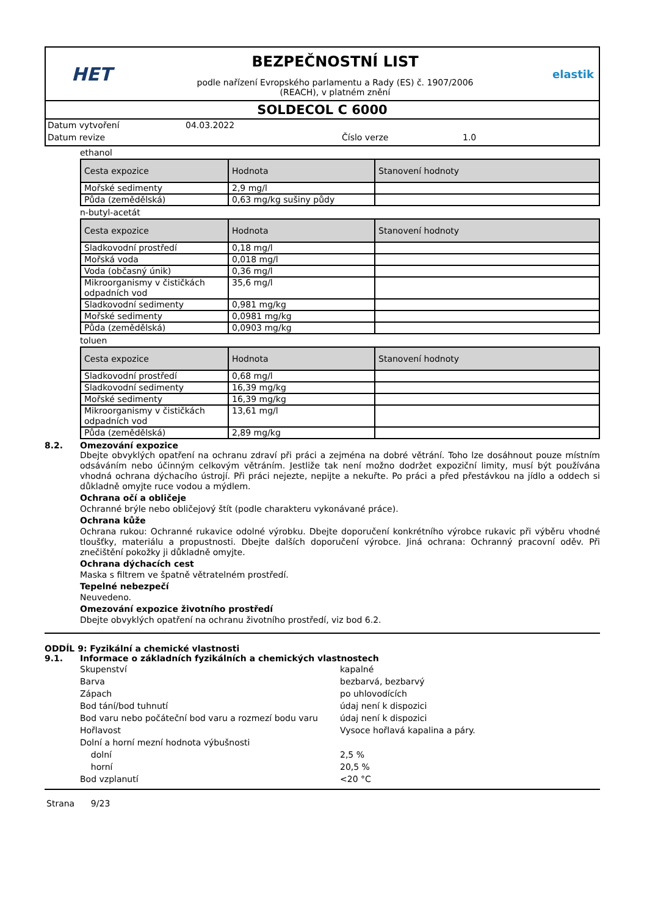HET
BEZPEČNOSTNÍ LIST
podle nařízení Evropského parlamentu a Rady (ES) č. 1907/2006
(REACH), v platném znění
elastik
SOLDECOL C 6000
Datum vytvoření 04.03.2022
Datum revize Číslo verze 1.0
ethanol
| Cesta expozice | Hodnota | Stanovení hodnoty |
| --- | --- | --- |
| Mořské sedimenty | 2,9 mg/l | |
| Půda (zemědělská) | 0,63 mg/kg sušiny půdy | |
n-butyl-acetát
| Cesta expozice | Hodnota | Stanovení hodnoty |
| --- | --- | --- |
| Sladkovodní prostředí | 0,18 mg/l | |
| Mořská voda | 0,018 mg/l | |
| Voda (občasný únik) | 0,36 mg/l | |
| Mikroorganismy v čističkách odpadních vod | 35,6 mg/l | |
| Sladkovodní sedimenty | 0,981 mg/kg | |
| Mořské sedimenty | 0,0981 mg/kg | |
| Půda (zemědělská) | 0,0903 mg/kg | |
toluen
| Cesta expozice | Hodnota | Stanovení hodnoty |
| --- | --- | --- |
| Sladkovodní prostředí | 0,68 mg/l | |
| Sladkovodní sedimenty | 16,39 mg/kg | |
| Mořské sedimenty | 16,39 mg/kg | |
| Mikroorganismy v čističkách odpadních vod | 13,61 mg/l | |
| Půda (zemědělská) | 2,89 mg/kg | |
8.2. Omezování expozice
Dbejte obvyklých opatření na ochranu zdraví při práci a zejména na dobré větrání. Toho lze dosáhnout pouze místním odsáváním nebo účinným celkovým větráním. Jestliže tak není možno dodržet expoziční limity, musí být používána vhodná ochrana dýchacího ústrojí. Při práci nejezte, nepijte a nekuřte. Po práci a před přestávkou na jídlo a oddech si důkladně omyjte ruce vodou a mýdlem.
Ochrana očí a obličeje
Ochranné brýle nebo obličejový štít (podle charakteru vykonávané práce).
Ochrana kůže
Ochrana rukou: Ochranné rukavice odolné výrobku. Dbejte doporučení konkrétního výrobce rukavic při výběru vhodné tloušťky, materiálu a propustnosti. Dbejte dalších doporučení výrobce. Jiná ochrana: Ochranný pracovní oděv. Při znečištění pokožky ji důkladně omyjte.
Ochrana dýchacích cest
Maska s filtrem ve špatně větratelném prostředí.
Tepelné nebezpečí
Neuvedeno.
Omezování expozice životního prostředí
Dbejte obvyklých opatření na ochranu životního prostředí, viz bod 6.2.
ODDÍL 9: Fyzikální a chemické vlastnosti
9.1. Informace o základních fyzikálních a chemických vlastnostech
Skupenství kapalné
Barva bezbarvá, bezbarvý
Zápach po uhlovodících
Bod tání/bod tuhnutí údaj není k dispozici
Bod varu nebo počáteční bod varu a rozmezí bodu varu údaj není k dispozici
Hořlavost Vysoce hořlavá kapalina a páry.
Dolní a horní mezní hodnota výbušnosti
dolní 2,5 %
horní 20,5 %
Bod vzplanutí <20 °C
Strana 9/23